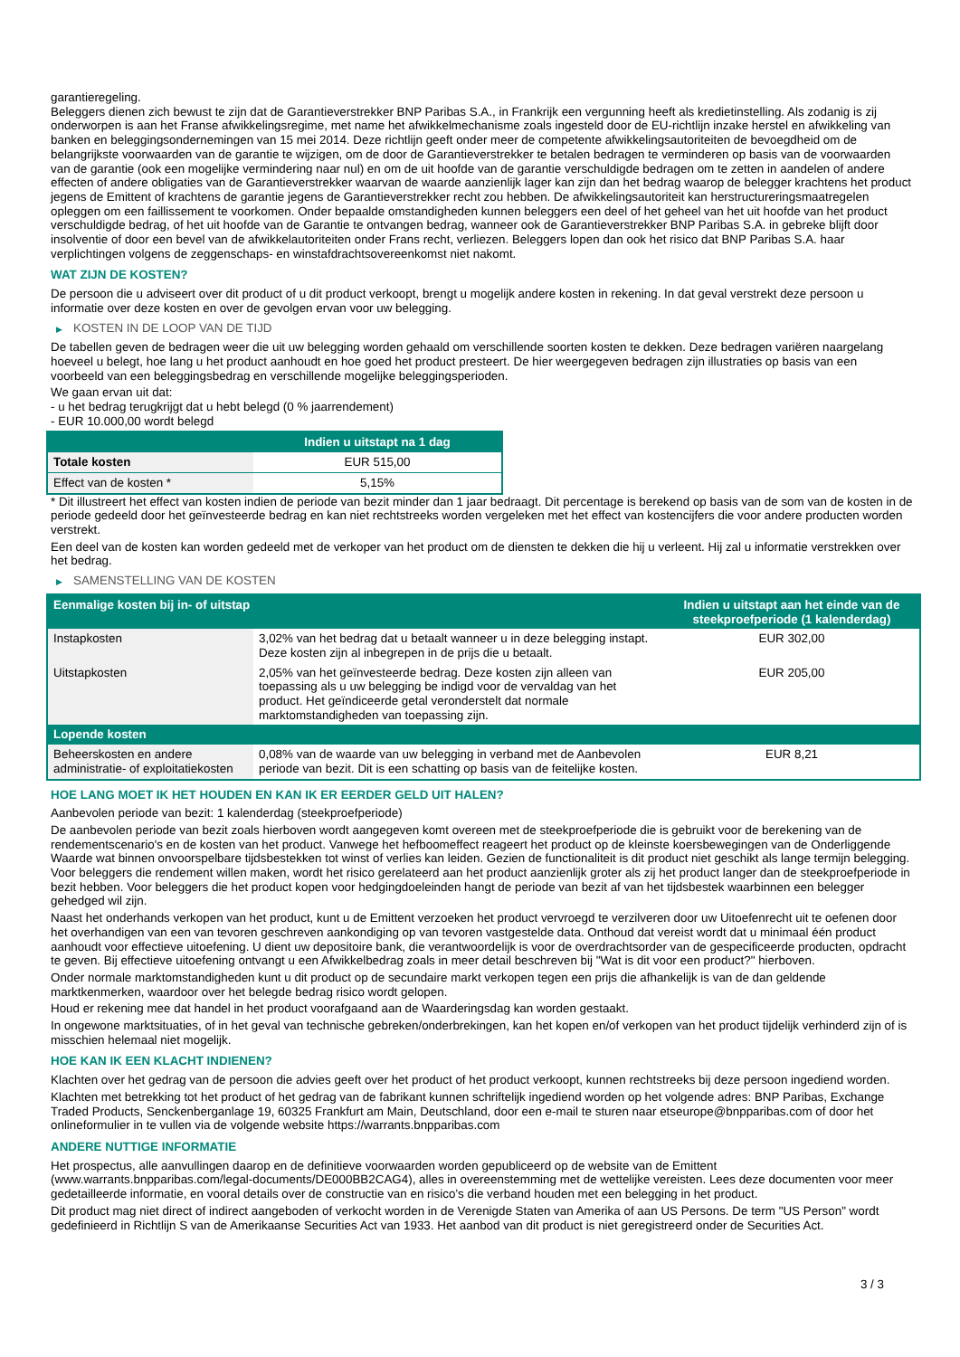garantieregeling.
Beleggers dienen zich bewust te zijn dat de Garantieverstrekker BNP Paribas S.A., in Frankrijk een vergunning heeft als kredietinstelling. Als zodanig is zij onderworpen is aan het Franse afwikkelingsregime, met name het afwikkelmechanisme zoals ingesteld door de EU-richtlijn inzake herstel en afwikkeling van banken en beleggingsondernemingen van 15 mei 2014. Deze richtlijn geeft onder meer de competente afwikkelingsautoriteiten de bevoegdheid om de belangrijkste voorwaarden van de garantie te wijzigen, om de door de Garantieverstrekker te betalen bedragen te verminderen op basis van de voorwaarden van de garantie (ook een mogelijke vermindering naar nul) en om de uit hoofde van de garantie verschuldigde bedragen om te zetten in aandelen of andere effecten of andere obligaties van de Garantieverstrekker waarvan de waarde aanzienlijk lager kan zijn dan het bedrag waarop de belegger krachtens het product jegens de Emittent of krachtens de garantie jegens de Garantieverstrekker recht zou hebben. De afwikkelingsautoriteit kan herstructureringsmaatregelen opleggen om een faillissement te voorkomen. Onder bepaalde omstandigheden kunnen beleggers een deel of het geheel van het uit hoofde van het product verschuldigde bedrag, of het uit hoofde van de Garantie te ontvangen bedrag, wanneer ook de Garantieverstrekker BNP Paribas S.A. in gebreke blijft door insolventie of door een bevel van de afwikkelautoriteiten onder Frans recht, verliezen. Beleggers lopen dan ook het risico dat BNP Paribas S.A. haar verplichtingen volgens de zeggenschaps- en winstafdrachtsovereenkomst niet nakomt.
WAT ZIJN DE KOSTEN?
De persoon die u adviseert over dit product of u dit product verkoopt, brengt u mogelijk andere kosten in rekening. In dat geval verstrekt deze persoon u informatie over deze kosten en over de gevolgen ervan voor uw belegging.
▶ KOSTEN IN DE LOOP VAN DE TIJD
De tabellen geven de bedragen weer die uit uw belegging worden gehaald om verschillende soorten kosten te dekken. Deze bedragen variëren naargelang hoeveel u belegt, hoe lang u het product aanhoudt en hoe goed het product presteert. De hier weergegeven bedragen zijn illustraties op basis van een voorbeeld van een beleggingsbedrag en verschillende mogelijke beleggingsperioden.
We gaan ervan uit dat:
- u het bedrag terugkrijgt dat u hebt belegd (0 % jaarrendement)
- EUR 10.000,00 wordt belegd
| | Indien u uitstapt na 1 dag |
| --- | --- |
| Totale kosten | EUR 515,00 |
| Effect van de kosten * | 5,15% |
* Dit illustreert het effect van kosten indien de periode van bezit minder dan 1 jaar bedraagt. Dit percentage is berekend op basis van de som van de kosten in de periode gedeeld door het geïnvesteerde bedrag en kan niet rechtstreeks worden vergeleken met het effect van kostencijfers die voor andere producten worden verstrekt.
Een deel van de kosten kan worden gedeeld met de verkoper van het product om de diensten te dekken die hij u verleent. Hij zal u informatie verstrekken over het bedrag.
▶ SAMENSTELLING VAN DE KOSTEN
| Eenmalige kosten bij in- of uitstap | | Indien u uitstapt aan het einde van de steekproefperiode (1 kalenderdag) |
| --- | --- | --- |
| Instapkosten | 3,02% van het bedrag dat u betaalt wanneer u in deze belegging instapt. Deze kosten zijn al inbegrepen in de prijs die u betaalt. | EUR 302,00 |
| Uitstapkosten | 2,05% van het geïnvesteerde bedrag. Deze kosten zijn alleen van toepassing als u uw belegging be indigd voor de vervaldag van het product. Het geïndiceerde getal veronderstelt dat normale marktomstandigheden van toepassing zijn. | EUR 205,00 |
| Lopende kosten | | |
| Beheerskosten en andere administratie- of exploitatiekosten | 0,08% van de waarde van uw belegging in verband met de Aanbevolen periode van bezit. Dit is een schatting op basis van de feitelijke kosten. | EUR 8,21 |
HOE LANG MOET IK HET HOUDEN EN KAN IK ER EERDER GELD UIT HALEN?
Aanbevolen periode van bezit: 1 kalenderdag (steekproefperiode)
De aanbevolen periode van bezit zoals hierboven wordt aangegeven komt overeen met de steekproefperiode die is gebruikt voor de berekening van de rendementscenario's en de kosten van het product. Vanwege het hefboomeffect reageert het product op de kleinste koersbewegingen van de Onderliggende Waarde wat binnen onvoorspelbare tijdsbestekken tot winst of verlies kan leiden. Gezien de functionaliteit is dit product niet geschikt als lange termijn belegging. Voor beleggers die rendement willen maken, wordt het risico gerelateerd aan het product aanzienlijk groter als zij het product langer dan de steekproefperiode in bezit hebben. Voor beleggers die het product kopen voor hedgingdoeleinden hangt de periode van bezit af van het tijdsbestek waarbinnen een belegger gehedged wil zijn.
Naast het onderhands verkopen van het product, kunt u de Emittent verzoeken het product vervroegd te verzilveren door uw Uitoefenrecht uit te oefenen door het overhandigen van een van tevoren geschreven aankondiging op van tevoren vastgestelde data. Onthoud dat vereist wordt dat u minimaal één product aanhoudt voor effectieve uitoefening. U dient uw depositoire bank, die verantwoordelijk is voor de overdrachtsorder van de gespecificeerde producten, opdracht te geven. Bij effectieve uitoefening ontvangt u een Afwikkelbedrag zoals in meer detail beschreven bij "Wat is dit voor een product?" hierboven.
Onder normale marktomstandigheden kunt u dit product op de secundaire markt verkopen tegen een prijs die afhankelijk is van de dan geldende marktkenmerken, waardoor over het belegde bedrag risico wordt gelopen.
Houd er rekening mee dat handel in het product voorafgaand aan de Waarderingsdag kan worden gestaakt.
In ongewone marktsituaties, of in het geval van technische gebreken/onderbrekingen, kan het kopen en/of verkopen van het product tijdelijk verhinderd zijn of is misschien helemaal niet mogelijk.
HOE KAN IK EEN KLACHT INDIENEN?
Klachten over het gedrag van de persoon die advies geeft over het product of het product verkoopt, kunnen rechtstreeks bij deze persoon ingediend worden.
Klachten met betrekking tot het product of het gedrag van de fabrikant kunnen schriftelijk ingediend worden op het volgende adres: BNP Paribas, Exchange Traded Products, Senckenberganlage 19, 60325 Frankfurt am Main, Deutschland, door een e-mail te sturen naar etseurope@bnpparibas.com of door het onlineformulier in te vullen via de volgende website https://warrants.bnpparibas.com
ANDERE NUTTIGE INFORMATIE
Het prospectus, alle aanvullingen daarop en de definitieve voorwaarden worden gepubliceerd op de website van de Emittent (www.warrants.bnpparibas.com/legal-documents/DE000BB2CAG4), alles in overeenstemming met de wettelijke vereisten. Lees deze documenten voor meer gedetailleerde informatie, en vooral details over de constructie van en risico’s die verband houden met een belegging in het product.
Dit product mag niet direct of indirect aangeboden of verkocht worden in de Verenigde Staten van Amerika of aan US Persons. De term "US Person" wordt gedefinieerd in Richtlijn S van de Amerikaanse Securities Act van 1933. Het aanbod van dit product is niet geregistreerd onder de Securities Act.
3 / 3